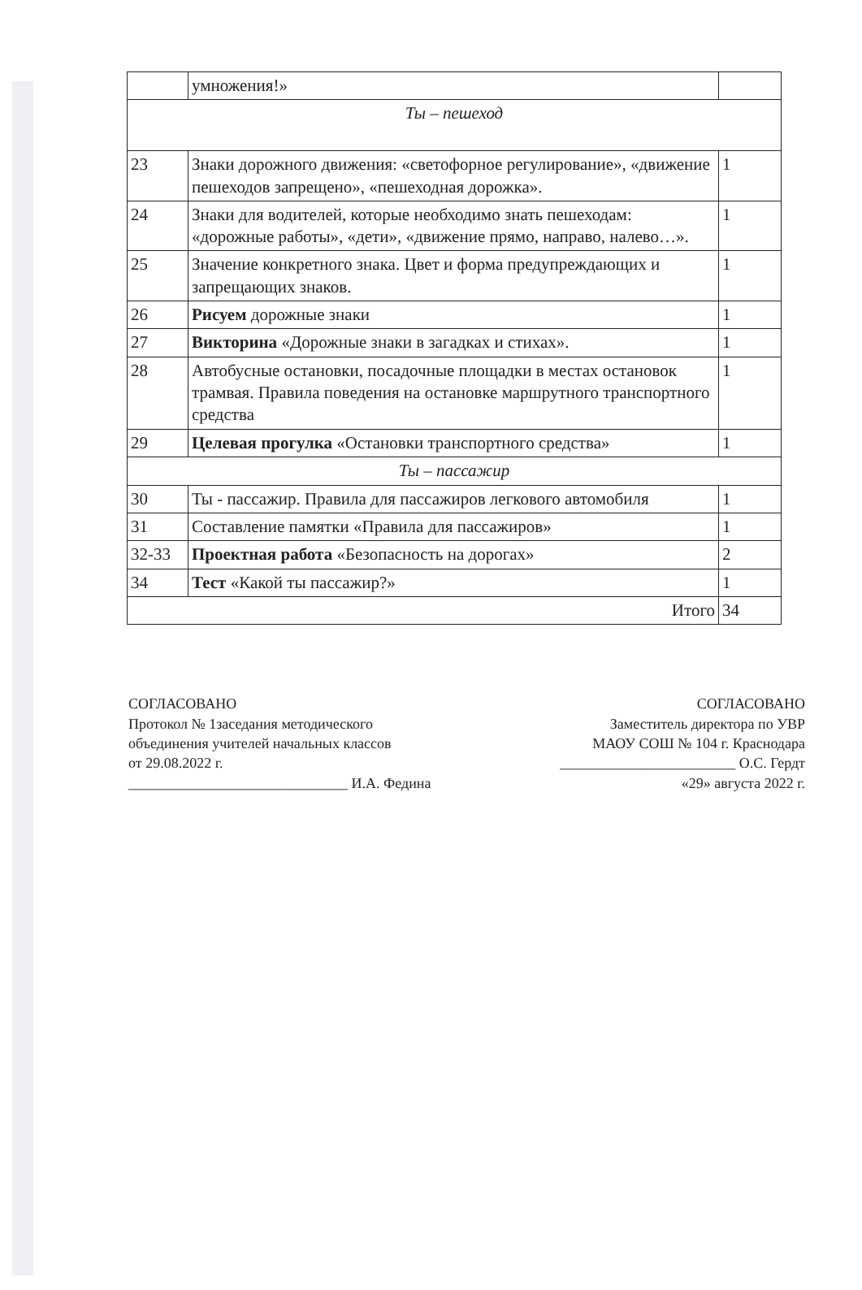| | умножения!» | |
| Ты – пешеход | | |
| 23 | Знаки дорожного движения: «светофорное регулирование», «движение пешеходов запрещено», «пешеходная дорожка». | 1 |
| 24 | Знаки для водителей, которые необходимо знать пешеходам: «дорожные работы», «дети», «движение прямо, направо, налево…». | 1 |
| 25 | Значение конкретного знака. Цвет и форма предупреждающих и запрещающих знаков. | 1 |
| 26 | Рисуем дорожные знаки | 1 |
| 27 | Викторина «Дорожные знаки в загадках и стихах». | 1 |
| 28 | Автобусные остановки, посадочные площадки в местах остановок трамвая. Правила поведения на остановке маршрутного транспортного средства | 1 |
| 29 | Целевая прогулка «Остановки транспортного средства» | 1 |
| Ты – пассажир | | |
| 30 | Ты - пассажир. Правила для пассажиров легкового автомобиля | 1 |
| 31 | Составление памятки «Правила для пассажиров» | 1 |
| 32-33 | Проектная работа «Безопасность на дорогах» | 2 |
| 34 | Тест «Какой ты пассажир?» | 1 |
| Итого | | 34 |
СОГЛАСОВАНО
Протокол № 1заседания методического
объединения учителей начальных классов
от 29.08.2022 г.
______________________________ И.А. Федина
СОГЛАСОВАНО
Заместитель директора по УВР
МАОУ СОШ № 104 г. Краснодара
________________________ О.С. Гердт
«29» августа 2022 г.